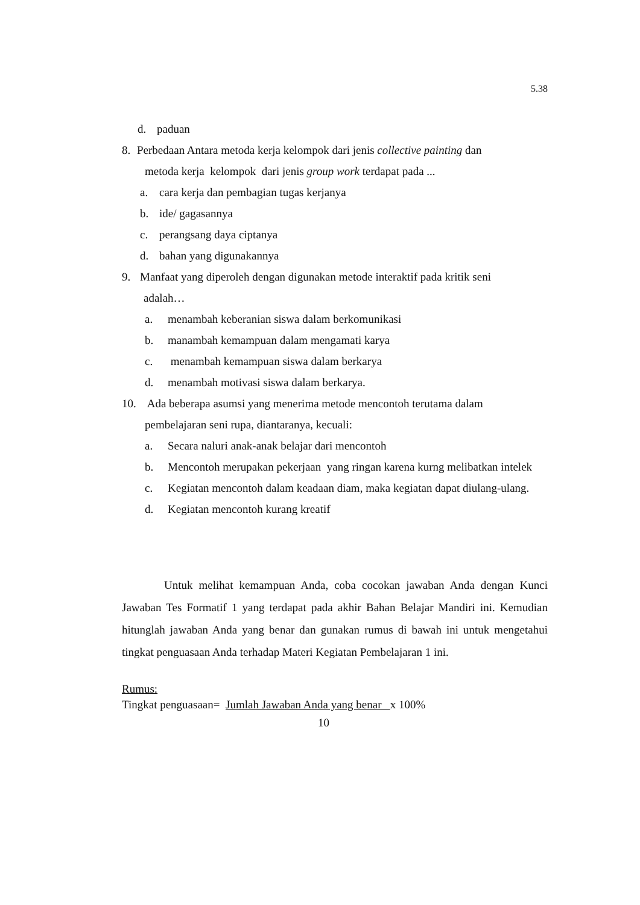5.38
d. paduan
8. Perbedaan Antara metoda kerja kelompok dari jenis collective painting dan
metoda kerja kelompok dari jenis group work terdapat pada ...
a. cara kerja dan pembagian tugas kerjanya
b. ide/ gagasannya
c. perangsang daya ciptanya
d. bahan yang digunakannya
9. Manfaat yang diperoleh dengan digunakan metode interaktif pada kritik seni
adalah…
a. menambah keberanian siswa dalam berkomunikasi
b. manambah kemampuan dalam mengamati karya
c. menambah kemampuan siswa dalam berkarya
d. menambah motivasi siswa dalam berkarya.
10. Ada beberapa asumsi yang menerima metode mencontoh terutama dalam
pembelajaran seni rupa, diantaranya, kecuali:
a. Secara naluri anak-anak belajar dari mencontoh
b. Mencontoh merupakan pekerjaan yang ringan karena kurng melibatkan intelek
c. Kegiatan mencontoh dalam keadaan diam, maka kegiatan dapat diulang-ulang.
d. Kegiatan mencontoh kurang kreatif
Untuk melihat kemampuan Anda, coba cocokan jawaban Anda dengan Kunci Jawaban Tes Formatif 1 yang terdapat pada akhir Bahan Belajar Mandiri ini. Kemudian hitunglah jawaban Anda yang benar dan gunakan rumus di bawah ini untuk mengetahui tingkat penguasaan Anda terhadap Materi Kegiatan Pembelajaran 1 ini.
Rumus:
Tingkat penguasaan= Jumlah Jawaban Anda yang benar x 100%
10